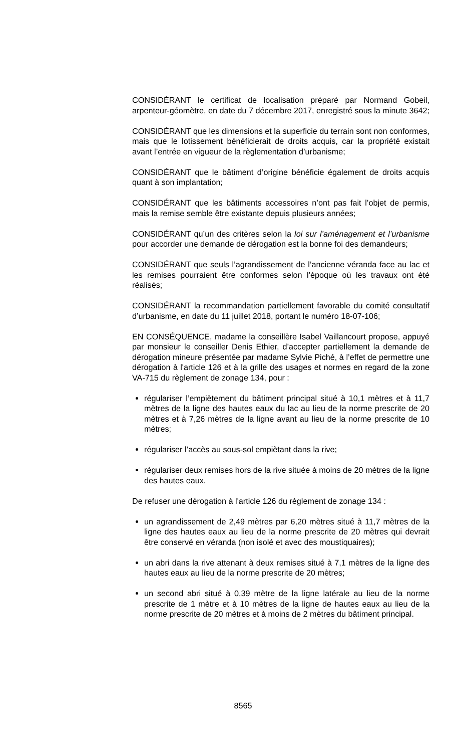CONSIDÉRANT le certificat de localisation préparé par Normand Gobeil, arpenteur-géomètre, en date du 7 décembre 2017, enregistré sous la minute 3642;
CONSIDÉRANT que les dimensions et la superficie du terrain sont non conformes, mais que le lotissement bénéficierait de droits acquis, car la propriété existait avant l’entrée en vigueur de la règlementation d’urbanisme;
CONSIDÉRANT que le bâtiment d’origine bénéficie également de droits acquis quant à son implantation;
CONSIDÉRANT que les bâtiments accessoires n’ont pas fait l’objet de permis, mais la remise semble être existante depuis plusieurs années;
CONSIDÉRANT qu’un des critères selon la loi sur l’aménagement et l’urbanisme pour accorder une demande de dérogation est la bonne foi des demandeurs;
CONSIDÉRANT que seuls l’agrandissement de l’ancienne véranda face au lac et les remises pourraient être conformes selon l’époque où les travaux ont été réalisés;
CONSIDÉRANT la recommandation partiellement favorable du comité consultatif d’urbanisme, en date du 11 juillet 2018, portant le numéro 18-07-106;
EN CONSÉQUENCE, madame la conseillère Isabel Vaillancourt propose, appuyé par monsieur le conseiller Denis Ethier, d’accepter partiellement la demande de dérogation mineure présentée par madame Sylvie Piché, à l’effet de permettre une dérogation à l'article 126 et à la grille des usages et normes en regard de la zone VA-715 du règlement de zonage 134, pour :
régulariser l’empiètement du bâtiment principal situé à 10,1 mètres et à 11,7 mètres de la ligne des hautes eaux du lac au lieu de la norme prescrite de 20 mètres et à 7,26 mètres de la ligne avant au lieu de la norme prescrite de 10 mètres;
régulariser l’accès au sous-sol empiètant dans la rive;
régulariser deux remises hors de la rive située à moins de 20 mètres de la ligne des hautes eaux.
De refuser une dérogation à l'article 126 du règlement de zonage 134 :
un agrandissement de 2,49 mètres par 6,20 mètres situé à 11,7 mètres de la ligne des hautes eaux au lieu de la norme prescrite de 20 mètres qui devrait être conservé en véranda (non isolé et avec des moustiquaires);
un abri dans la rive attenant à deux remises situé à 7,1 mètres de la ligne des hautes eaux au lieu de la norme prescrite de 20 mètres;
un second abri situé à 0,39 mètre de la ligne latérale au lieu de la norme prescrite de 1 mètre et à 10 mètres de la ligne de hautes eaux au lieu de la norme prescrite de 20 mètres et à moins de 2 mètres du bâtiment principal.
8565